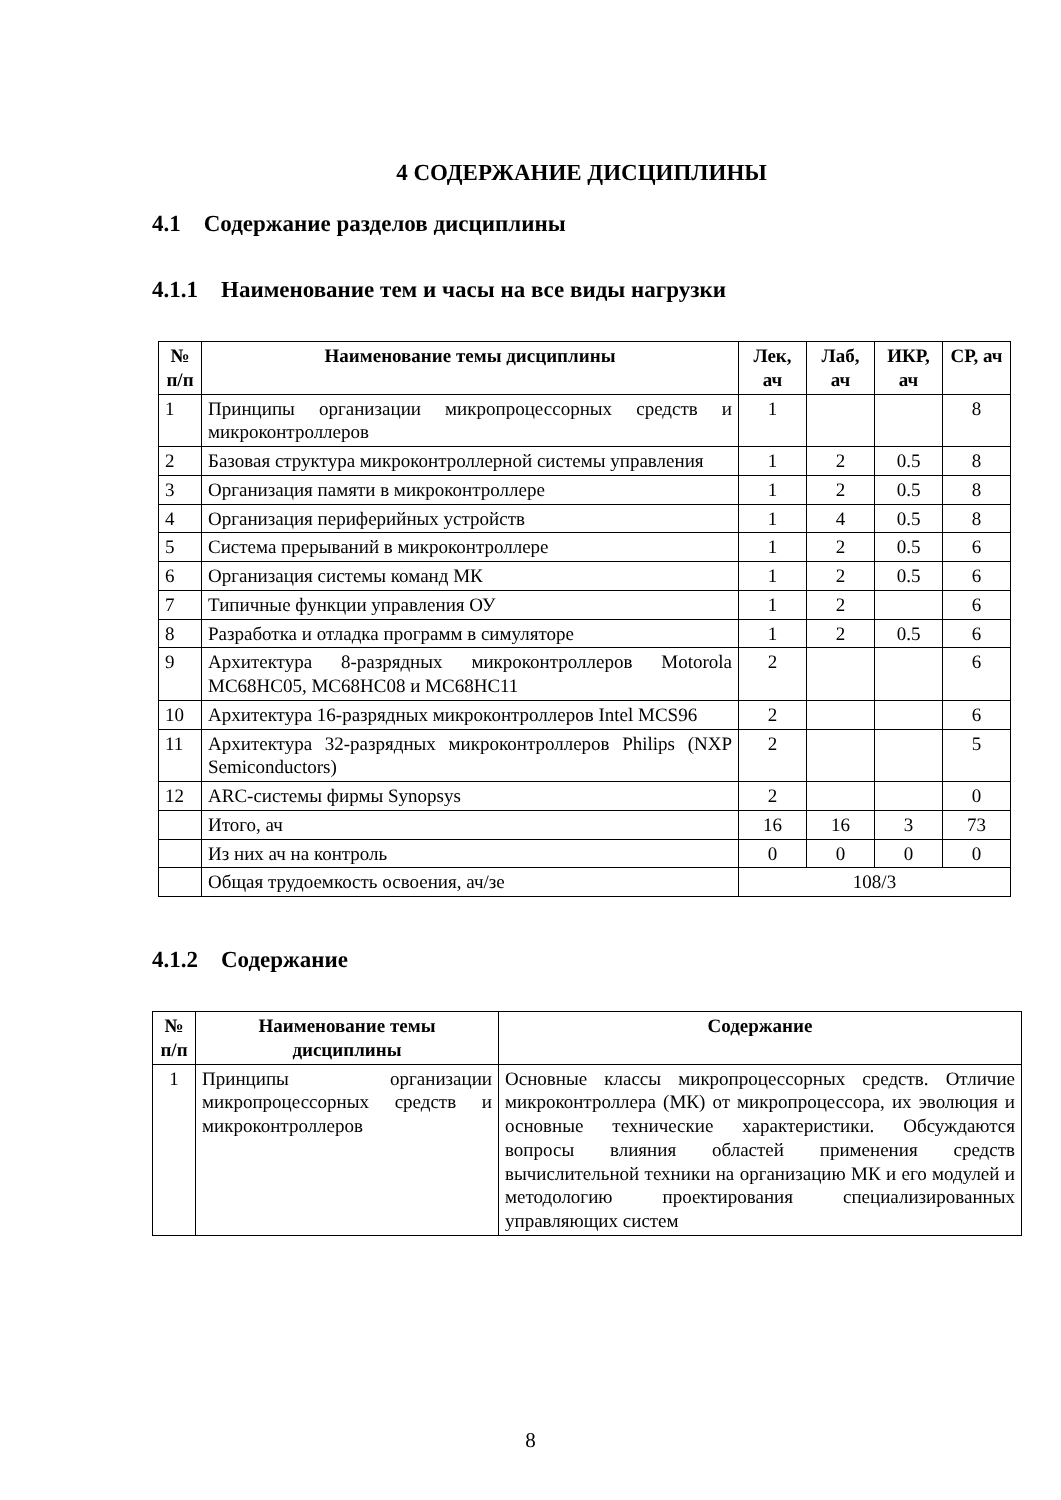4 СОДЕРЖАНИЕ ДИСЦИПЛИНЫ
4.1 Содержание разделов дисциплины
4.1.1 Наименование тем и часы на все виды нагрузки
| № п/п | Наименование темы дисциплины | Лек, ач | Лаб, ач | ИКР, ач | СР, ач |
| --- | --- | --- | --- | --- | --- |
| 1 | Принципы организации микропроцессорных средств и микроконтроллеров | 1 | | | 8 |
| 2 | Базовая структура микроконтроллерной системы управления | 1 | 2 | 0.5 | 8 |
| 3 | Организация памяти в микроконтроллере | 1 | 2 | 0.5 | 8 |
| 4 | Организация периферийных устройств | 1 | 4 | 0.5 | 8 |
| 5 | Система прерываний в микроконтроллере | 1 | 2 | 0.5 | 6 |
| 6 | Организация системы команд МК | 1 | 2 | 0.5 | 6 |
| 7 | Типичные функции управления ОУ | 1 | 2 | | 6 |
| 8 | Разработка и отладка программ в симуляторе | 1 | 2 | 0.5 | 6 |
| 9 | Архитектура 8-разрядных микроконтроллеров Motorola MC68HC05, MC68HC08 и MC68HC11 | 2 | | | 6 |
| 10 | Архитектура 16-разрядных микроконтроллеров Intel MCS96 | 2 | | | 6 |
| 11 | Архитектура 32-разрядных микроконтроллеров Philips (NXP Semiconductors) | 2 | | | 5 |
| 12 | ARC-системы фирмы Synopsys | 2 | | | 0 |
| | Итого, ач | 16 | 16 | 3 | 73 |
| | Из них ач на контроль | 0 | 0 | 0 | 0 |
| | Общая трудоемкость освоения, ач/зе | 108/3 | | | |
4.1.2 Содержание
| № п/п | Наименование темы дисциплины | Содержание |
| --- | --- | --- |
| 1 | Принципы организации микропроцессорных средств и микроконтроллеров | Основные классы микропроцессорных средств. Отличие микроконтроллера (МК) от микропроцессора, их эволюция и основные технические характеристики. Обсуждаются вопросы влияния областей применения средств вычислительной техники на организацию МК и его модулей и методологию проектирования специализированных управляющих систем |
8